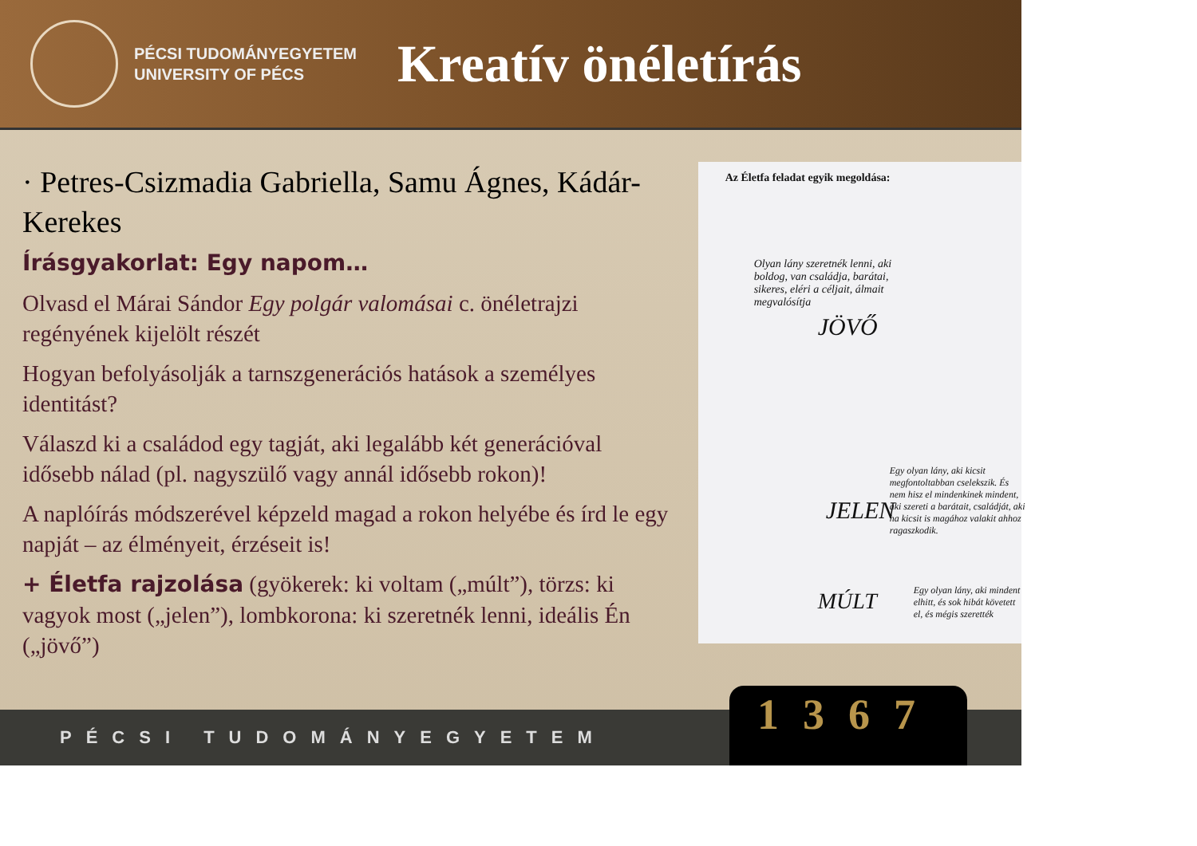PÉCSI TUDOMÁNYEGYETEM
UNIVERSITY OF PÉCS
Kreatív önéletírás
· Petres-Csizmadia Gabriella, Samu Ágnes, Kádár-Kerekes
Írásgyakorlat: Egy napom…
Olvasd el Márai Sándor Egy polgár valomásai c. önéletrajzi regényének kijelölt részét
Hogyan befolyásolják a tarnszgenerációs hatások a személyes identitást?
Válaszd ki a családod egy tagját, aki legalább két generációval idősebb nálad (pl. nagyszülő vagy annál idősebb rokon)!
A naplóírás módszerével képzeld magad a rokon helyébe és írd le egy napját – az élményeit, érzéseit is!
+ Életfa rajzolása (gyökerek: ki voltam („múlt”), törzs: ki vagyok most („jelen”), lombkorona: ki szeretnék lenni, ideális Én („jövő”)
Az Életfa feladat egyik megoldása:
Olyan lány szeretnék lenni, aki boldog, van családja, barátai, sikeres, eléri a céljait, álmait megvalósítja
JÖVŐ
JELEN
Egy olyan lány, aki kicsit megfontoltabban cselekszik. És nem hisz el mindenkinek mindent, aki szereti a barátait, családját, aki ha kicsit is magához valakit ahhoz ragaszkodik.
MÚLT
Egy olyan lány, aki mindent elhitt, és sok hibát követett el, és mégis szerették
PÉCSI TUDOMÁNYEGYETEM 1367